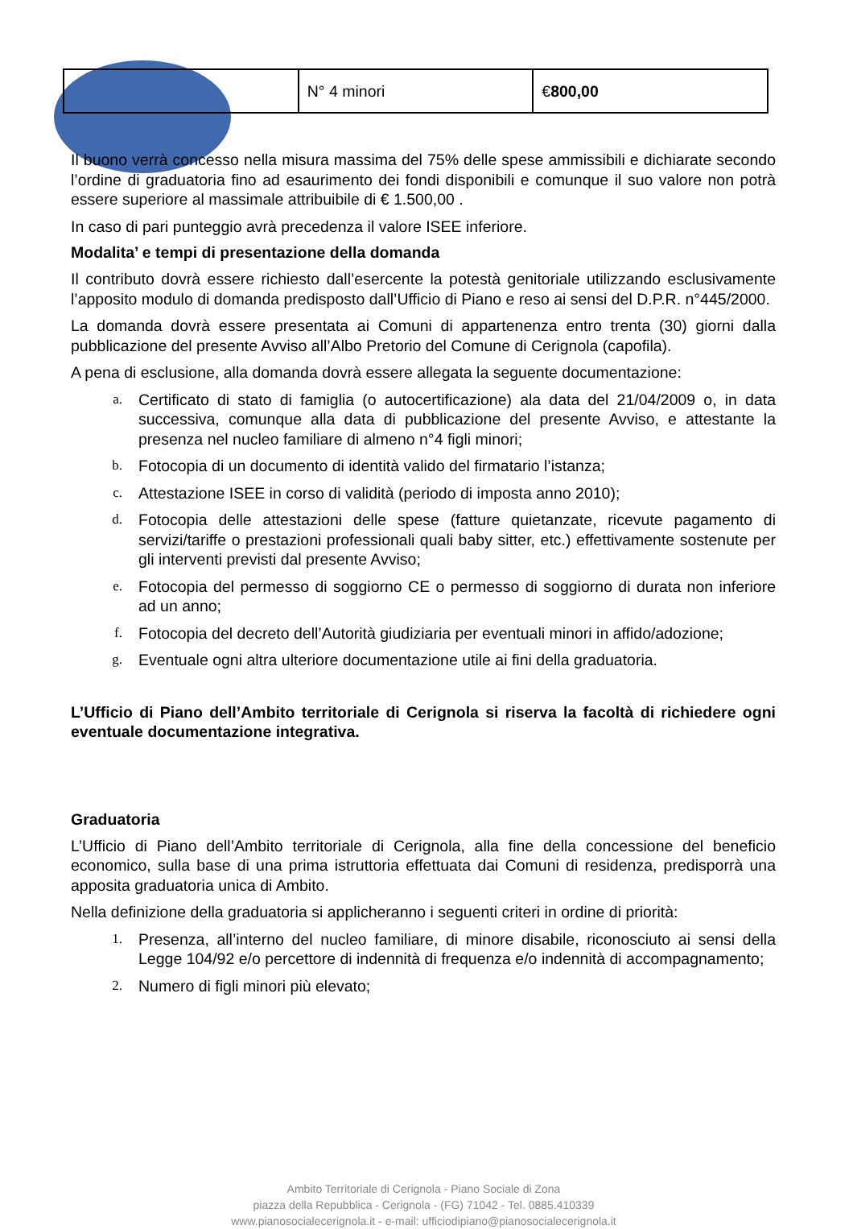| | N° 4 minori | € 800,00 |
Il buono verrà concesso nella misura massima del 75% delle spese ammissibili e dichiarate secondo l’ordine di graduatoria fino ad esaurimento dei fondi disponibili e comunque il suo valore non potrà essere superiore al massimale attribuibile di € 1.500,00 .
In caso di pari punteggio avrà precedenza il valore ISEE inferiore.
Modalita’ e tempi di presentazione della domanda
Il contributo dovrà essere richiesto dall’esercente la potestà genitoriale utilizzando esclusivamente l’apposito modulo di domanda predisposto dall’Ufficio di Piano e reso ai sensi del D.P.R. n°445/2000.
La domanda dovrà essere presentata ai Comuni di appartenenza entro trenta (30) giorni dalla pubblicazione del presente Avviso all’Albo Pretorio del Comune di Cerignola (capofila).
A pena di esclusione, alla domanda dovrà essere allegata la seguente documentazione:
a. Certificato di stato di famiglia (o autocertificazione) ala data del 21/04/2009 o, in data successiva, comunque alla data di pubblicazione del presente Avviso, e attestante la presenza nel nucleo familiare di almeno n°4 figli minori;
b. Fotocopia di un documento di identità valido del firmatario l’istanza;
c. Attestazione ISEE in corso di validità (periodo di imposta anno 2010);
d. Fotocopia delle attestazioni delle spese (fatture quietanzate, ricevute pagamento di servizi/tariffe o prestazioni professionali quali baby sitter, etc.) effettivamente sostenute per gli interventi previsti dal presente Avviso;
e. Fotocopia del permesso di soggiorno CE o permesso di soggiorno di durata non inferiore ad un anno;
f. Fotocopia del decreto dell’Autorità giudiziaria per eventuali minori in affido/adozione;
g. Eventuale ogni altra ulteriore documentazione utile ai fini della graduatoria.
L’Ufficio di Piano dell’Ambito territoriale di Cerignola si riserva la facoltà di richiedere ogni eventuale documentazione integrativa.
Graduatoria
L’Ufficio di Piano dell’Ambito territoriale di Cerignola, alla fine della concessione del beneficio economico, sulla base di una prima istruttoria effettuata dai Comuni di residenza, predisporrà una apposita graduatoria unica di Ambito.
Nella definizione della graduatoria si applicheranno i seguenti criteri in ordine di priorità:
1. Presenza, all’interno del nucleo familiare, di minore disabile, riconosciuto ai sensi della Legge 104/92 e/o percettore di indennità di frequenza e/o indennità di accompagnamento;
2. Numero di figli minori più elevato;
Ambito Territoriale di Cerignola - Piano Sociale di Zona
piazza della Repubblica - Cerignola - (FG) 71042 - Tel. 0885.410339
www.pianosocialecerignola.it - e-mail: ufficiodipiano@pianosocialecerignola.it